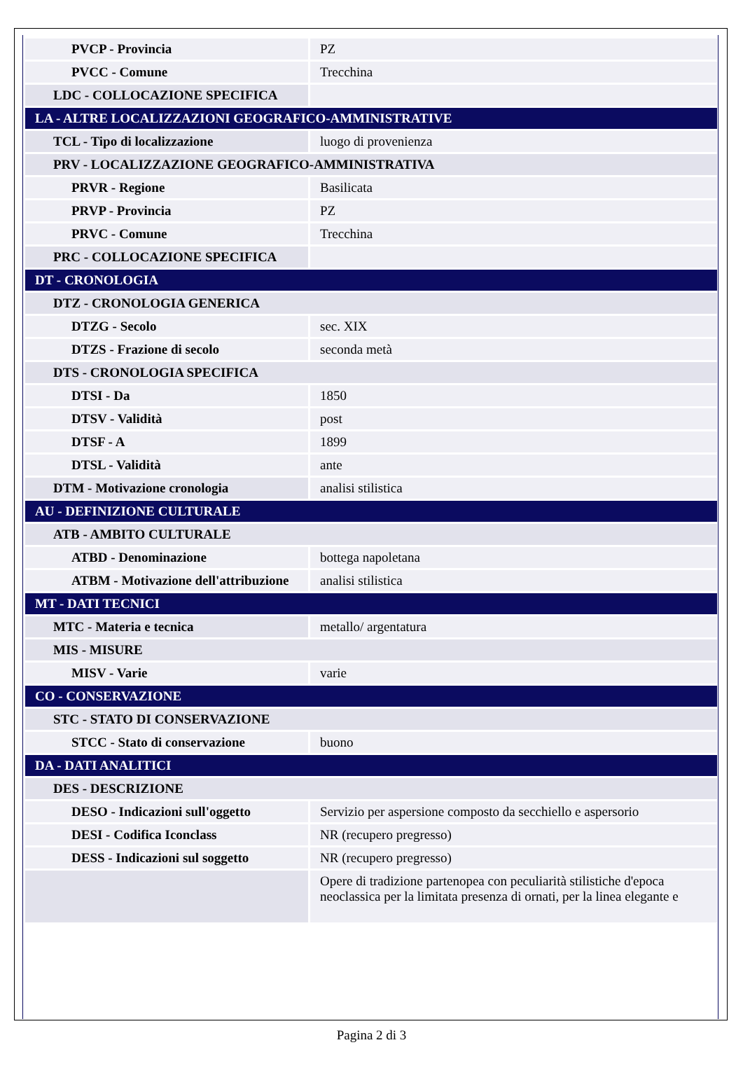| PVCP - Provincia | PZ |
| PVCC - Comune | Trecchina |
| LDC - COLLOCAZIONE SPECIFICA | |
| LA - ALTRE LOCALIZZAZIONI GEOGRAFICO-AMMINISTRATIVE | |
| TCL - Tipo di localizzazione | luogo di provenienza |
| PRV - LOCALIZZAZIONE GEOGRAFICO-AMMINISTRATIVA | |
| PRVR - Regione | Basilicata |
| PRVP - Provincia | PZ |
| PRVC - Comune | Trecchina |
| PRC - COLLOCAZIONE SPECIFICA | |
| DT - CRONOLOGIA | |
| DTZ - CRONOLOGIA GENERICA | |
| DTZG - Secolo | sec. XIX |
| DTZS - Frazione di secolo | seconda metà |
| DTS - CRONOLOGIA SPECIFICA | |
| DTSI - Da | 1850 |
| DTSV - Validità | post |
| DTSF - A | 1899 |
| DTSL - Validità | ante |
| DTM - Motivazione cronologia | analisi stilistica |
| AU - DEFINIZIONE CULTURALE | |
| ATB - AMBITO CULTURALE | |
| ATBD - Denominazione | bottega napoletana |
| ATBM - Motivazione dell'attribuzione | analisi stilistica |
| MT - DATI TECNICI | |
| MTC - Materia e tecnica | metallo/ argentatura |
| MIS - MISURE | |
| MISV - Varie | varie |
| CO - CONSERVAZIONE | |
| STC - STATO DI CONSERVAZIONE | |
| STCC - Stato di conservazione | buono |
| DA - DATI ANALITICI | |
| DES - DESCRIZIONE | |
| DESO - Indicazioni sull'oggetto | Servizio per aspersione composto da secchiello e aspersorio |
| DESI - Codifica Iconclass | NR (recupero pregresso) |
| DESS - Indicazioni sul soggetto | NR (recupero pregresso) |
| | Opere di tradizione partenopea con peculiarità stilistiche d'epoca neoclassica per la limitata presenza di ornati, per la linea elegante e |
Pagina 2 di 3